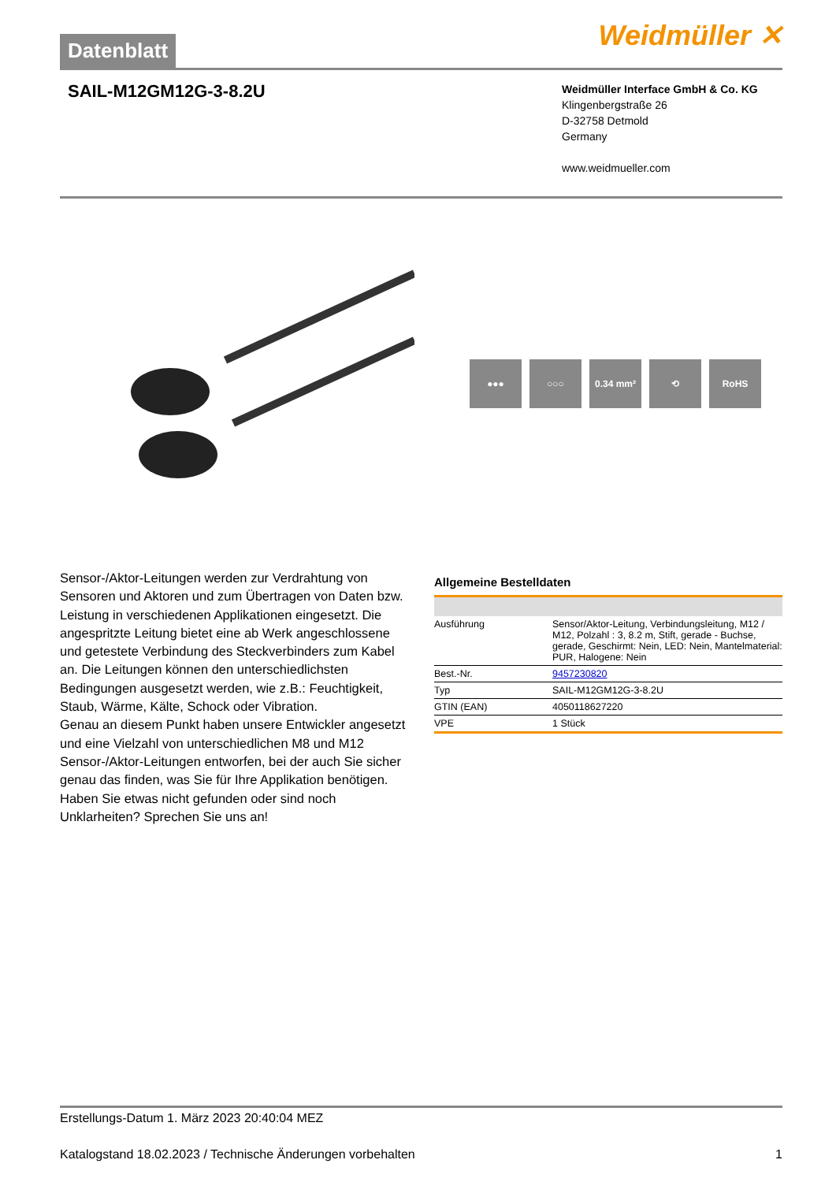Datenblatt
Weidmüller ✕
SAIL-M12GM12G-3-8.2U
Weidmüller Interface GmbH & Co. KG
Klingenbergstraße 26
D-32758 Detmold
Germany
www.weidmueller.com
●●● ○○○ 0.34 mm² ⟲ RoHS
Sensor-/Aktor-Leitungen werden zur Verdrahtung von Sensoren und Aktoren und zum Übertragen von Daten bzw. Leistung in verschiedenen Applikationen eingesetzt. Die angespritzte Leitung bietet eine ab Werk angeschlossene und getestete Verbindung des Steckverbinders zum Kabel an. Die Leitungen können den unterschiedlichsten Bedingungen ausgesetzt werden, wie z.B.: Feuchtigkeit, Staub, Wärme, Kälte, Schock oder Vibration.
Genau an diesem Punkt haben unsere Entwickler angesetzt und eine Vielzahl von unterschiedlichen M8 und M12 Sensor-/Aktor-Leitungen entworfen, bei der auch Sie sicher genau das finden, was Sie für Ihre Applikation benötigen.
Haben Sie etwas nicht gefunden oder sind noch Unklarheiten? Sprechen Sie uns an!
Allgemeine Bestelldaten
| Ausführung | Sensor/Aktor-Leitung, Verbindungsleitung, M12 / M12, Polzahl : 3, 8.2 m, Stift, gerade - Buchse, gerade, Geschirmt: Nein, LED: Nein, Mantelmaterial: PUR, Halogene: Nein |
| Best.-Nr. | 9457230820 |
| Typ | SAIL-M12GM12G-3-8.2U |
| GTIN (EAN) | 4050118627220 |
| VPE | 1 Stück |
Erstellungs-Datum 1. März 2023 20:40:04 MEZ
Katalogstand 18.02.2023 / Technische Änderungen vorbehalten 1